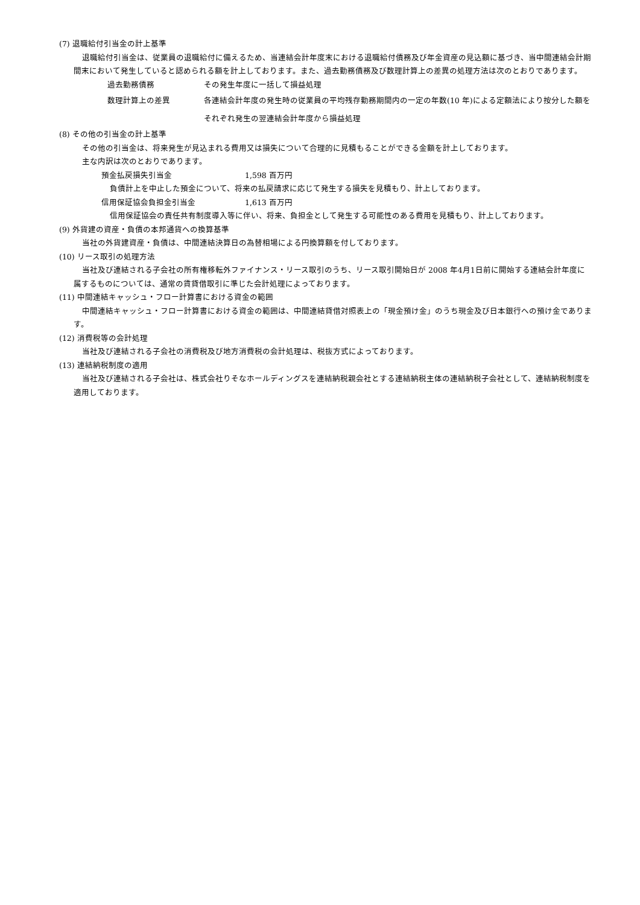(7) 退職給付引当金の計上基準
退職給付引当金は、従業員の退職給付に備えるため、当連結会計年度末における退職給付債務及び年金資産の見込額に基づき、当中間連結会計期間末において発生していると認められる額を計上しております。また、過去勤務債務及び数理計算上の差異の処理方法は次のとおりであります。
過去勤務債務 その発生年度に一括して損益処理
数理計算上の差異 各連結会計年度の発生時の従業員の平均残存勤務期間内の一定の年数(10 年)による定額法により按分した額をそれぞれ発生の翌連結会計年度から損益処理
(8) その他の引当金の計上基準
その他の引当金は、将来発生が見込まれる費用又は損失について合理的に見積もることができる金額を計上しております。
主な内訳は次のとおりであります。
預金払戻損失引当金 1,598 百万円
負債計上を中止した預金について、将来の払戻請求に応じて発生する損失を見積もり、計上しております。
信用保証協会負担金引当金 1,613 百万円
信用保証協会の責任共有制度導入等に伴い、将来、負担金として発生する可能性のある費用を見積もり、計上しております。
(9) 外貨建の資産・負債の本邦通貨への換算基準
当社の外貨建資産・負債は、中間連結決算日の為替相場による円換算額を付しております。
(10) リース取引の処理方法
当社及び連結される子会社の所有権移転外ファイナンス・リース取引のうち、リース取引開始日が 2008 年4月1日前に開始する連結会計年度に属するものについては、通常の賃貸借取引に準じた会計処理によっております。
(11) 中間連結キャッシュ・フロー計算書における資金の範囲
中間連結キャッシュ・フロー計算書における資金の範囲は、中間連結貸借対照表上の「現金預け金」のうち現金及び日本銀行への預け金であります。
(12) 消費税等の会計処理
当社及び連結される子会社の消費税及び地方消費税の会計処理は、税抜方式によっております。
(13) 連結納税制度の適用
当社及び連結される子会社は、株式会社りそなホールディングスを連結納税親会社とする連結納税主体の連結納税子会社として、連結納税制度を適用しております。